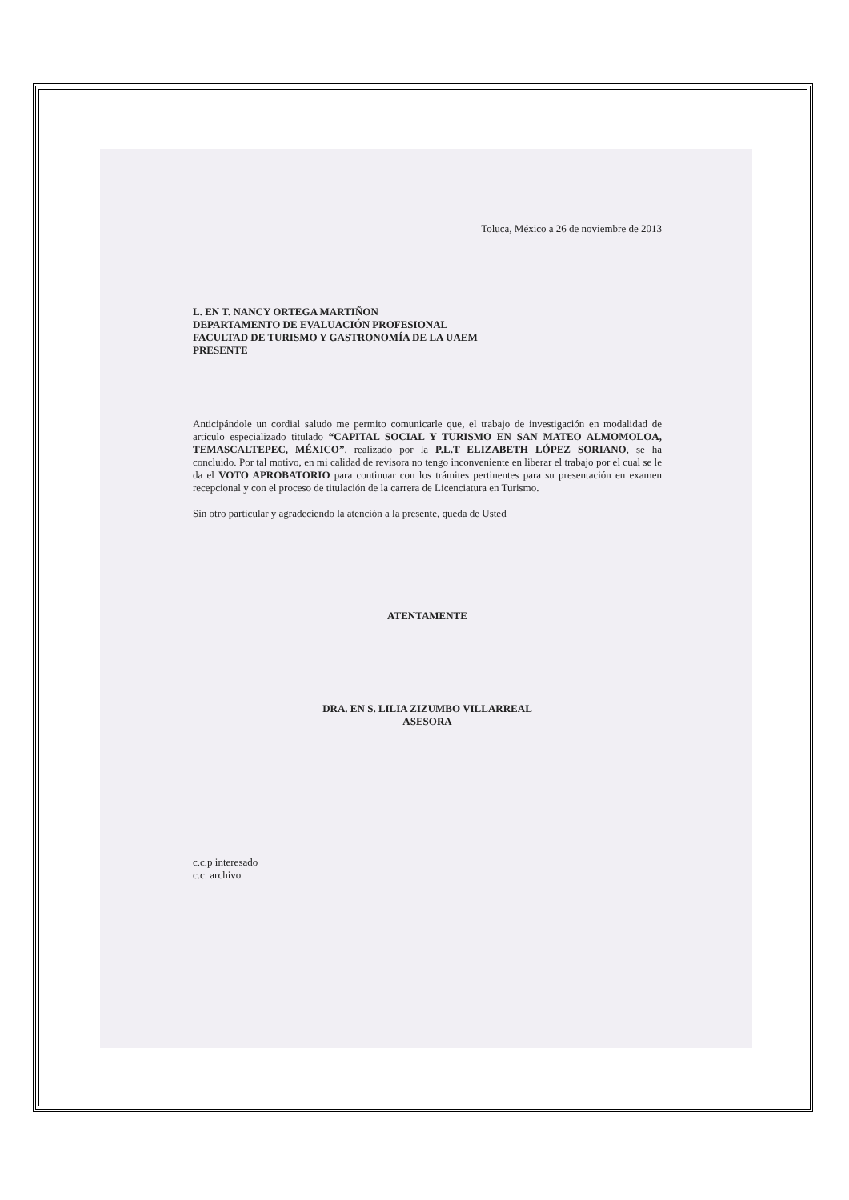Toluca, México a 26 de noviembre de 2013
L. EN T. NANCY ORTEGA MARTIÑON
DEPARTAMENTO DE EVALUACIÓN PROFESIONAL
FACULTAD DE TURISMO Y GASTRONOMÍA DE LA UAEM
PRESENTE
Anticipándole un cordial saludo me permito comunicarle que, el trabajo de investigación en modalidad de artículo especializado titulado “CAPITAL SOCIAL Y TURISMO EN SAN MATEO ALMOMOLOA, TEMASCALTEPEC, MÉXICO”, realizado por la P.L.T ELIZABETH LÓPEZ SORIANO, se ha concluido. Por tal motivo, en mi calidad de revisora no tengo inconveniente en liberar el trabajo por el cual se le da el VOTO APROBATORIO para continuar con los trámites pertinentes para su presentación en examen recepcional y con el proceso de titulación de la carrera de Licenciatura en Turismo.
Sin otro particular y agradeciendo la atención a la presente, queda de Usted
ATENTAMENTE
DRA. EN S. LILIA ZIZUMBO VILLARREAL
ASESORA
c.c.p interesado
c.c. archivo